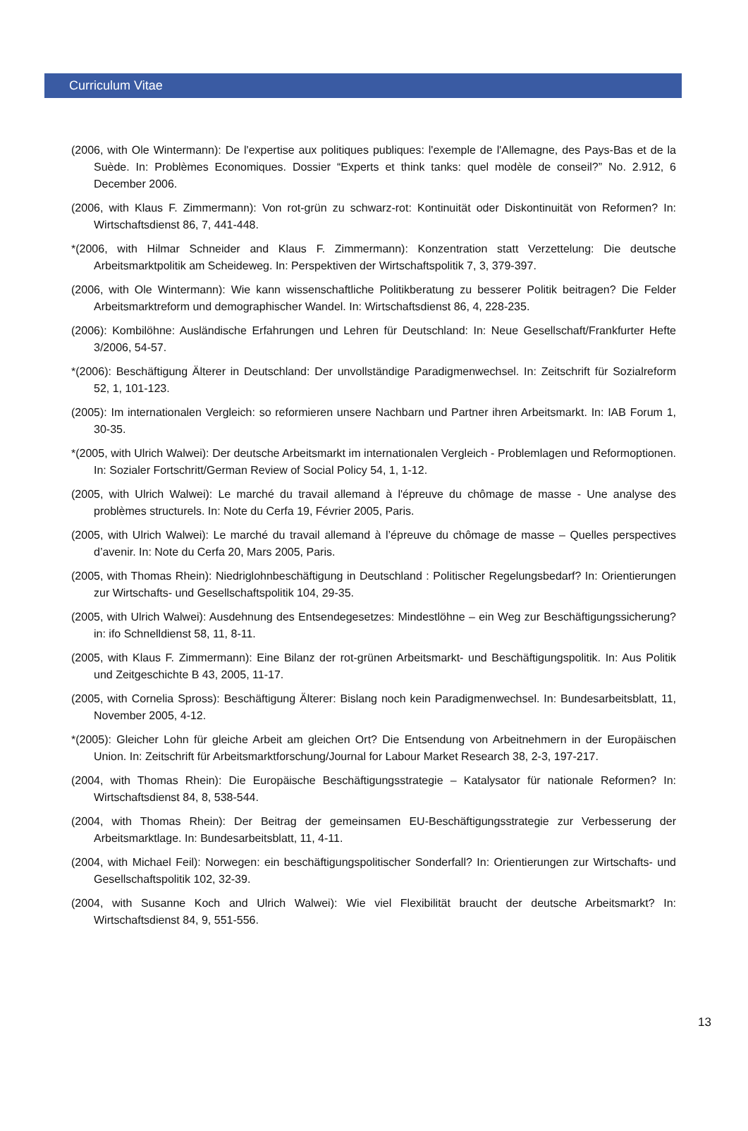Curriculum Vitae
(2006, with Ole Wintermann): De l'expertise aux politiques publiques: l'exemple de l'Allemagne, des Pays-Bas et de la Suède. In: Problèmes Economiques. Dossier “Experts et think tanks: quel modèle de conseil?” No. 2.912, 6 December 2006.
(2006, with Klaus F. Zimmermann): Von rot-grün zu schwarz-rot: Kontinuität oder Diskontinuität von Reformen? In: Wirtschaftsdienst 86, 7, 441-448.
*(2006, with Hilmar Schneider and Klaus F. Zimmermann): Konzentration statt Verzettelung: Die deutsche Arbeitsmarktpolitik am Scheideweg. In: Perspektiven der Wirtschaftspolitik 7, 3, 379-397.
(2006, with Ole Wintermann): Wie kann wissenschaftliche Politikberatung zu besserer Politik beitragen? Die Felder Arbeitsmarktreform und demographischer Wandel. In: Wirtschaftsdienst 86, 4, 228-235.
(2006): Kombilöhne: Ausländische Erfahrungen und Lehren für Deutschland: In: Neue Gesellschaft/Frankfurter Hefte 3/2006, 54-57.
*(2006): Beschäftigung Älterer in Deutschland: Der unvollständige Paradigmenwechsel. In: Zeitschrift für Sozialreform 52, 1, 101-123.
(2005): Im internationalen Vergleich: so reformieren unsere Nachbarn und Partner ihren Arbeitsmarkt. In: IAB Forum 1, 30-35.
*(2005, with Ulrich Walwei): Der deutsche Arbeitsmarkt im internationalen Vergleich - Problemlagen und Reformoptionen. In: Sozialer Fortschritt/German Review of Social Policy 54, 1, 1-12.
(2005, with Ulrich Walwei): Le marché du travail allemand à l'épreuve du chômage de masse - Une analyse des problèmes structurels. In: Note du Cerfa 19, Février 2005, Paris.
(2005, with Ulrich Walwei): Le marché du travail allemand à l’épreuve du chômage de masse – Quelles perspectives d’avenir. In: Note du Cerfa 20, Mars 2005, Paris.
(2005, with Thomas Rhein): Niedriglohnbeschäftigung in Deutschland : Politischer Regelungsbedarf? In: Orientierungen zur Wirtschafts- und Gesellschaftspolitik 104, 29-35.
(2005, with Ulrich Walwei): Ausdehnung des Entsendegesetzes: Mindestlöhne – ein Weg zur Beschäftigungssicherung? in: ifo Schnelldienst 58, 11, 8-11.
(2005, with Klaus F. Zimmermann): Eine Bilanz der rot-grünen Arbeitsmarkt- und Beschäftigungspolitik. In: Aus Politik und Zeitgeschichte B 43, 2005, 11-17.
(2005, with Cornelia Spross): Beschäftigung Älterer: Bislang noch kein Paradigmenwechsel. In: Bundesarbeitsblatt, 11, November 2005, 4-12.
*(2005): Gleicher Lohn für gleiche Arbeit am gleichen Ort? Die Entsendung von Arbeitnehmern in der Europäischen Union. In: Zeitschrift für Arbeitsmarktforschung/Journal for Labour Market Research 38, 2-3, 197-217.
(2004, with Thomas Rhein): Die Europäische Beschäftigungsstrategie – Katalysator für nationale Reformen? In: Wirtschaftsdienst 84, 8, 538-544.
(2004, with Thomas Rhein): Der Beitrag der gemeinsamen EU-Beschäftigungsstrategie zur Verbesserung der Arbeitsmarktlage. In: Bundesarbeitsblatt, 11, 4-11.
(2004, with Michael Feil): Norwegen: ein beschäftigungspolitischer Sonderfall? In: Orientierungen zur Wirtschafts- und Gesellschaftspolitik 102, 32-39.
(2004, with Susanne Koch and Ulrich Walwei): Wie viel Flexibilität braucht der deutsche Arbeitsmarkt? In: Wirtschaftsdienst 84, 9, 551-556.
13